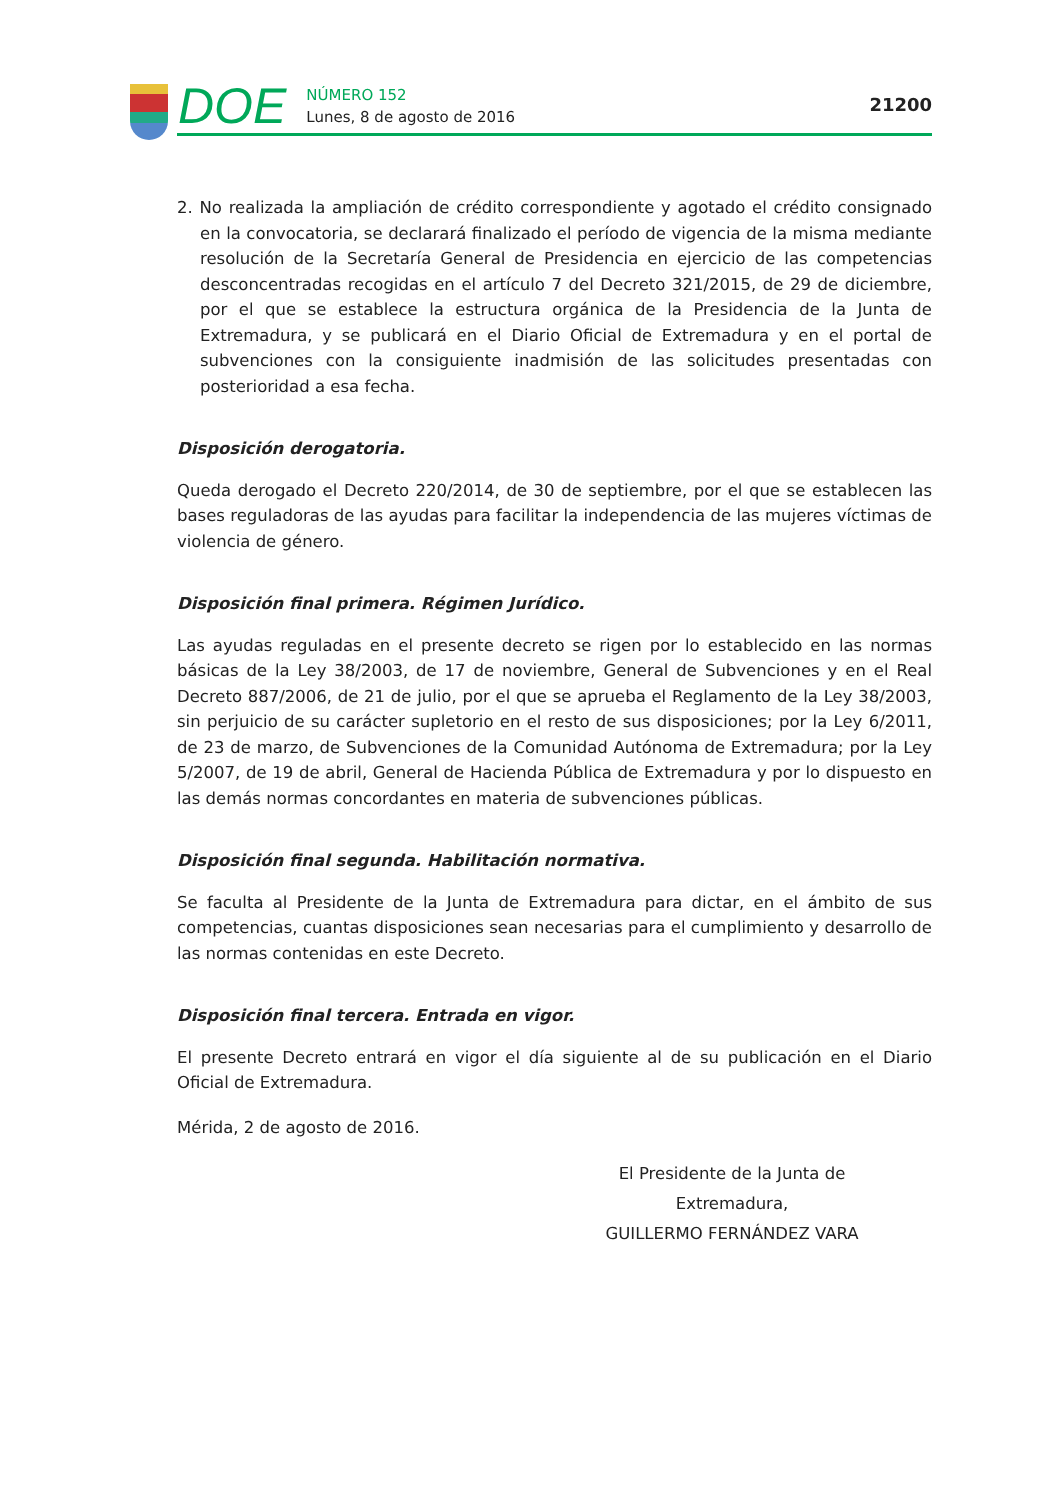DOE
NÚMERO 152
Lunes, 8 de agosto de 2016
21200
2. No realizada la ampliación de crédito correspondiente y agotado el crédito consignado en la convocatoria, se declarará finalizado el período de vigencia de la misma mediante resolución de la Secretaría General de Presidencia en ejercicio de las competencias desconcentradas recogidas en el artículo 7 del Decreto 321/2015, de 29 de diciembre, por el que se establece la estructura orgánica de la Presidencia de la Junta de Extremadura, y se publicará en el Diario Oficial de Extremadura y en el portal de subvenciones con la consiguiente inadmisión de las solicitudes presentadas con posterioridad a esa fecha.
Disposición derogatoria.
Queda derogado el Decreto 220/2014, de 30 de septiembre, por el que se establecen las bases reguladoras de las ayudas para facilitar la independencia de las mujeres víctimas de violencia de género.
Disposición final primera. Régimen Jurídico.
Las ayudas reguladas en el presente decreto se rigen por lo establecido en las normas básicas de la Ley 38/2003, de 17 de noviembre, General de Subvenciones y en el Real Decreto 887/2006, de 21 de julio, por el que se aprueba el Reglamento de la Ley 38/2003, sin perjuicio de su carácter supletorio en el resto de sus disposiciones; por la Ley 6/2011, de 23 de marzo, de Subvenciones de la Comunidad Autónoma de Extremadura; por la Ley 5/2007, de 19 de abril, General de Hacienda Pública de Extremadura y por lo dispuesto en las demás normas concordantes en materia de subvenciones públicas.
Disposición final segunda. Habilitación normativa.
Se faculta al Presidente de la Junta de Extremadura para dictar, en el ámbito de sus competencias, cuantas disposiciones sean necesarias para el cumplimiento y desarrollo de las normas contenidas en este Decreto.
Disposición final tercera. Entrada en vigor.
El presente Decreto entrará en vigor el día siguiente al de su publicación en el Diario Oficial de Extremadura.
Mérida, 2 de agosto de 2016.
El Presidente de la Junta de Extremadura,
GUILLERMO FERNÁNDEZ VARA